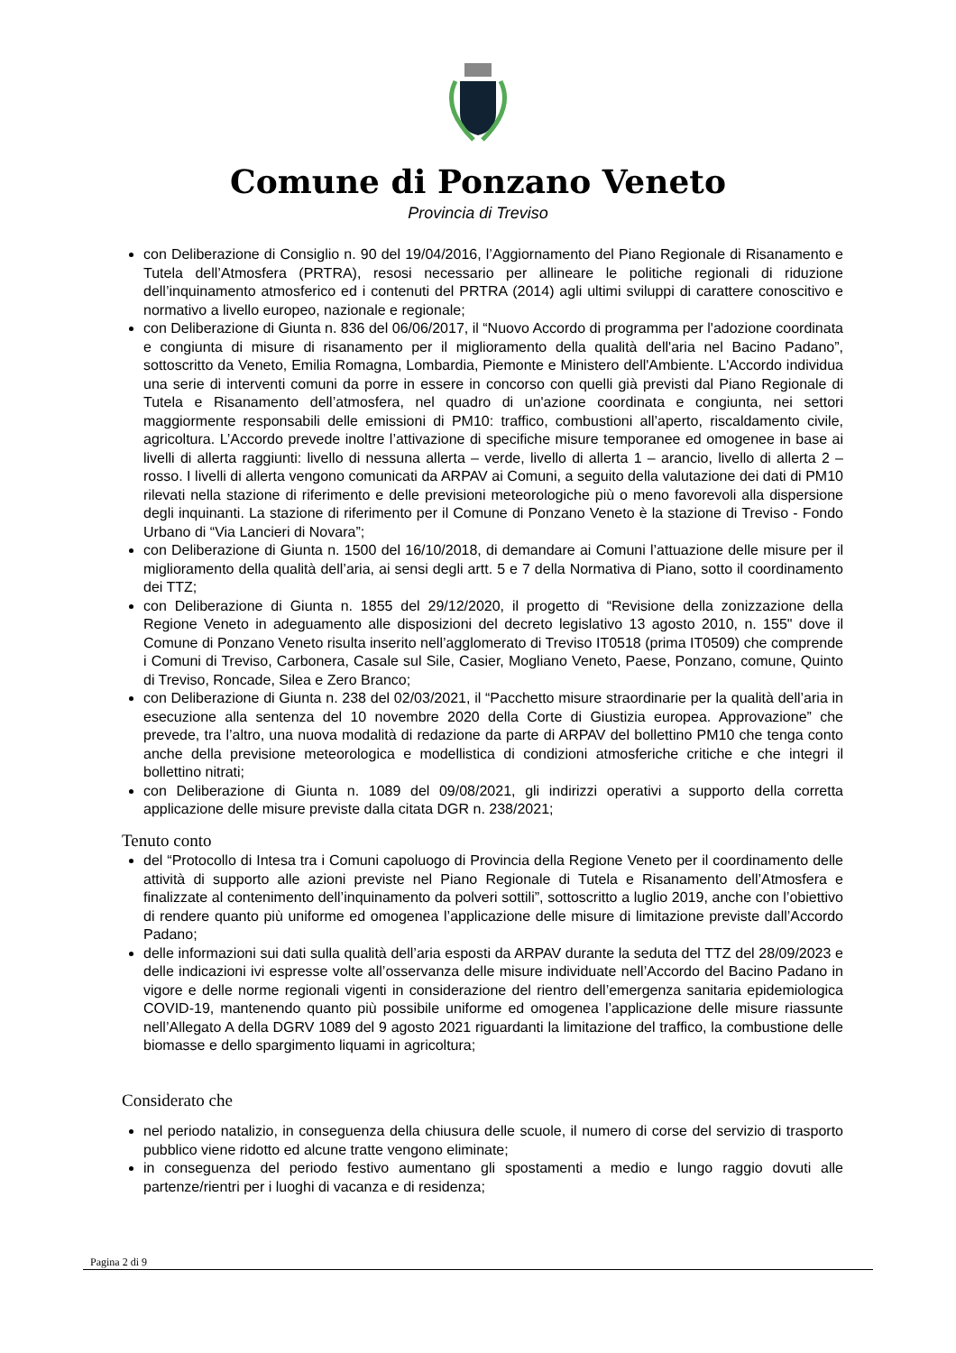Comune di Ponzano Veneto
Provincia di Treviso
con Deliberazione di Consiglio n. 90 del 19/04/2016, l’Aggiornamento del Piano Regionale di Risanamento e Tutela dell’Atmosfera (PRTRA), resosi necessario per allineare le politiche regionali di riduzione dell’inquinamento atmosferico ed i contenuti del PRTRA (2014) agli ultimi sviluppi di carattere conoscitivo e normativo a livello europeo, nazionale e regionale;
con Deliberazione di Giunta n. 836 del 06/06/2017, il “Nuovo Accordo di programma per l'adozione coordinata e congiunta di misure di risanamento per il miglioramento della qualità dell'aria nel Bacino Padano”, sottoscritto da Veneto, Emilia Romagna, Lombardia, Piemonte e Ministero dell'Ambiente. L'Accordo individua una serie di interventi comuni da porre in essere in concorso con quelli già previsti dal Piano Regionale di Tutela e Risanamento dell’atmosfera, nel quadro di un'azione coordinata e congiunta, nei settori maggiormente responsabili delle emissioni di PM10: traffico, combustioni all’aperto, riscaldamento civile, agricoltura. L’Accordo prevede inoltre l’attivazione di specifiche misure temporanee ed omogenee in base ai livelli di allerta raggiunti: livello di nessuna allerta – verde, livello di allerta 1 – arancio, livello di allerta 2 – rosso. I livelli di allerta vengono comunicati da ARPAV ai Comuni, a seguito della valutazione dei dati di PM10 rilevati nella stazione di riferimento e delle previsioni meteorologiche più o meno favorevoli alla dispersione degli inquinanti. La stazione di riferimento per il Comune di Ponzano Veneto è la stazione di Treviso - Fondo Urbano di “Via Lancieri di Novara”;
con Deliberazione di Giunta n. 1500 del 16/10/2018, di demandare ai Comuni l’attuazione delle misure per il miglioramento della qualità dell’aria, ai sensi degli artt. 5 e 7 della Normativa di Piano, sotto il coordinamento dei TTZ;
con Deliberazione di Giunta n. 1855 del 29/12/2020, il progetto di “Revisione della zonizzazione della Regione Veneto in adeguamento alle disposizioni del decreto legislativo 13 agosto 2010, n. 155" dove il Comune di Ponzano Veneto risulta inserito nell’agglomerato di Treviso IT0518 (prima IT0509) che comprende i Comuni di Treviso, Carbonera, Casale sul Sile, Casier, Mogliano Veneto, Paese, Ponzano, comune, Quinto di Treviso, Roncade, Silea e Zero Branco;
con Deliberazione di Giunta n. 238 del 02/03/2021, il “Pacchetto misure straordinarie per la qualità dell’aria in esecuzione alla sentenza del 10 novembre 2020 della Corte di Giustizia europea. Approvazione” che prevede, tra l’altro, una nuova modalità di redazione da parte di ARPAV del bollettino PM10 che tenga conto anche della previsione meteorologica e modellistica di condizioni atmosferiche critiche e che integri il bollettino nitrati;
con Deliberazione di Giunta n. 1089 del 09/08/2021, gli indirizzi operativi a supporto della corretta applicazione delle misure previste dalla citata DGR n. 238/2021;
Tenuto conto
del “Protocollo di Intesa tra i Comuni capoluogo di Provincia della Regione Veneto per il coordinamento delle attività di supporto alle azioni previste nel Piano Regionale di Tutela e Risanamento dell’Atmosfera e finalizzate al contenimento dell’inquinamento da polveri sottili”, sottoscritto a luglio 2019, anche con l’obiettivo di rendere quanto più uniforme ed omogenea l’applicazione delle misure di limitazione previste dall’Accordo Padano;
delle informazioni sui dati sulla qualità dell’aria esposti da ARPAV durante la seduta del TTZ del 28/09/2023 e delle indicazioni ivi espresse volte all’osservanza delle misure individuate nell’Accordo del Bacino Padano in vigore e delle norme regionali vigenti in considerazione del rientro dell’emergenza sanitaria epidemiologica COVID-19, mantenendo quanto più possibile uniforme ed omogenea l’applicazione delle misure riassunte nell’Allegato A della DGRV 1089 del 9 agosto 2021 riguardanti la limitazione del traffico, la combustione delle biomasse e dello spargimento liquami in agricoltura;
Considerato che
nel periodo natalizio, in conseguenza della chiusura delle scuole, il numero di corse del servizio di trasporto pubblico viene ridotto ed alcune tratte vengono eliminate;
in conseguenza del periodo festivo aumentano gli spostamenti a medio e lungo raggio dovuti alle partenze/rientri per i luoghi di vacanza e di residenza;
Pagina 2 di 9